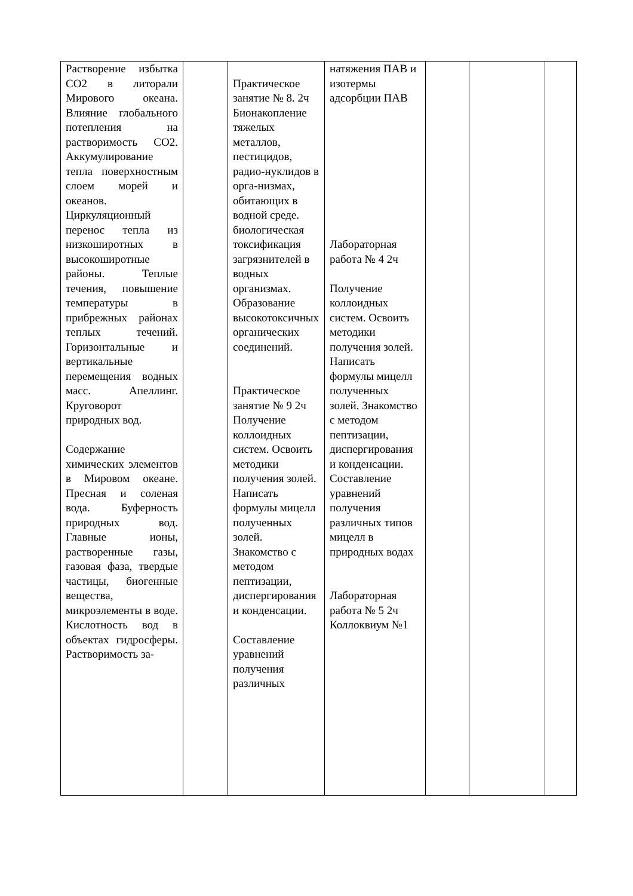| Растворение избытка СО2 в литорали Мирового океана. Влияние глобального потепления на растворимость СО2. Аккумулирование тепла поверхностным слоем морей и океанов. Циркуляционный перенос тепла из низкоширотных в высокоширотные районы. Теплые течения, повышение температуры в прибрежных районах теплых течений. Горизонтальные и вертикальные перемещения водных масс. Апеллинг. Круговорот природных вод. Содержание химических элементов в Мировом океане. Пресная и соленая вода. Буферность природных вод. Главные ионы, растворенные газы, газовая фаза, твердые частицы, биогенные вещества, микроэлементы в воде. Кислотность вод в объектах гидросферы. Растворимость за- | | Практическое занятие № 8. 2ч Бионакопление тяжелых металлов, пестицидов, радио-нуклидов в орга-низмах, обитающих в водной среде. биологическая токсификация загрязнителей в водных организмах. Образование высокотоксичных органических соединений. Практическое занятие № 9 2ч Получение коллоидных систем. Освоить методики получения золей. Написать формулы мицелл полученных золей. Знакомство с методом пептизации, диспергирования и конденсации. Составление уравнений получения различных | натяжения ПАВ и изотермы адсорбции ПАВ Лабораторная работа № 4 2ч Получение коллоидных систем. Освоить методики получения золей. Написать формулы мицелл полученных золей. Знакомство с методом пептизации, диспергирования и конденсации. Составление уравнений получения различных типов мицелл в природных водах Лабораторная работа № 5 2ч Коллоквиум №1 | | | |